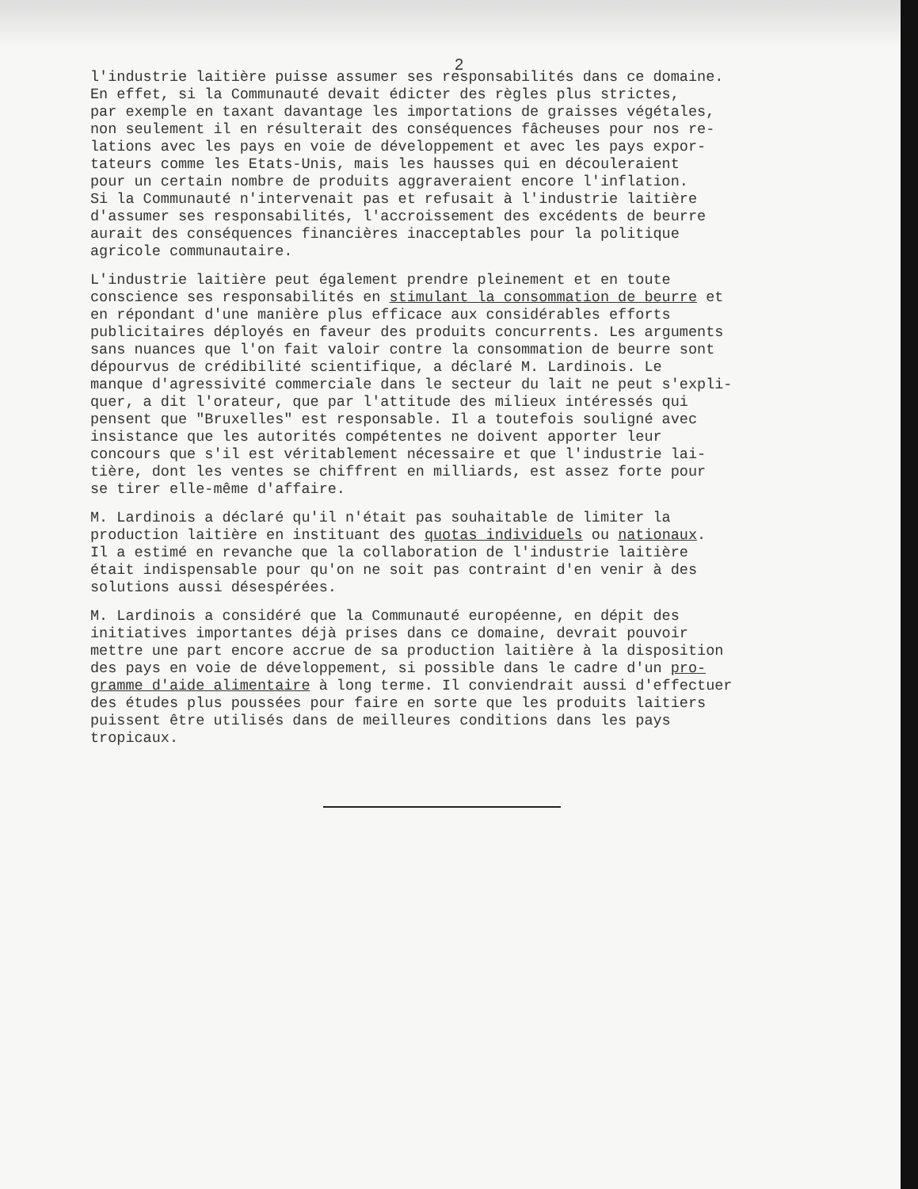2
l'industrie laitière puisse assumer ses responsabilités dans ce domaine. En effet, si la Communauté devait édicter des règles plus strictes, par exemple en taxant davantage les importations de graisses végétales, non seulement il en résulterait des conséquences fâcheuses pour nos re- lations avec les pays en voie de développement et avec les pays expor- tateurs comme les Etats-Unis, mais les hausses qui en découleraient pour un certain nombre de produits aggraveraient encore l'inflation. Si la Communauté n'intervenait pas et refusait à l'industrie laitière d'assumer ses responsabilités, l'accroissement des excédents de beurre aurait des conséquences financières inacceptables pour la politique agricole communautaire.
L'industrie laitière peut également prendre pleinement et en toute conscience ses responsabilités en stimulant la consommation de beurre et en répondant d'une manière plus efficace aux considérables efforts publicitaires déployés en faveur des produits concurrents. Les arguments sans nuances que l'on fait valoir contre la consommation de beurre sont dépourvus de crédibilité scientifique, a déclaré M. Lardinois. Le manque d'agressivité commerciale dans le secteur du lait ne peut s'expli- quer, a dit l'orateur, que par l'attitude des milieux intéressés qui pensent que "Bruxelles" est responsable. Il a toutefois souligné avec insistance que les autorités compétentes ne doivent apporter leur concours que s'il est véritablement nécessaire et que l'industrie lai- tière, dont les ventes se chiffrent en milliards, est assez forte pour se tirer elle-même d'affaire.
M. Lardinois a déclaré qu'il n'était pas souhaitable de limiter la production laitière en instituant des quotas individuels ou nationaux. Il a estimé en revanche que la collaboration de l'industrie laitière était indispensable pour qu'on ne soit pas contraint d'en venir à des solutions aussi désespérées.
M. Lardinois a considéré que la Communauté européenne, en dépit des initiatives importantes déjà prises dans ce domaine, devrait pouvoir mettre une part encore accrue de sa production laitière à la disposition des pays en voie de développement, si possible dans le cadre d'un pro- gramme d'aide alimentaire à long terme. Il conviendrait aussi d'effectuer des études plus poussées pour faire en sorte que les produits laitiers puissent être utilisés dans de meilleures conditions dans les pays tropicaux.